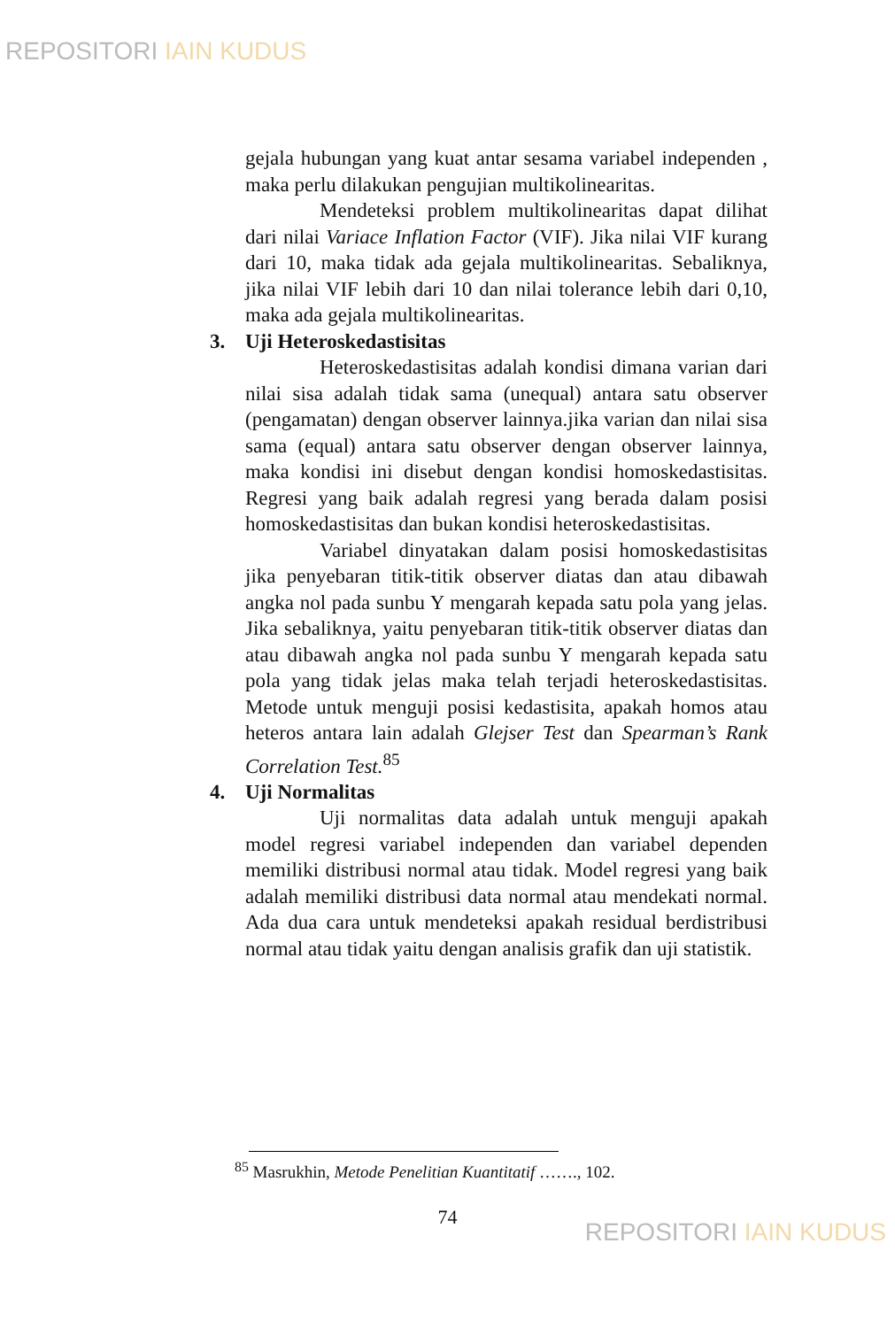REPOSITORI IAIN KUDUS
gejala hubungan yang kuat antar sesama variabel independen , maka perlu dilakukan pengujian multikolinearitas.
Mendeteksi problem multikolinearitas dapat dilihat dari nilai Variace Inflation Factor (VIF). Jika nilai VIF kurang dari 10, maka tidak ada gejala multikolinearitas. Sebaliknya, jika nilai VIF lebih dari 10 dan nilai tolerance lebih dari 0,10, maka ada gejala multikolinearitas.
3. Uji Heteroskedastisitas
Heteroskedastisitas adalah kondisi dimana varian dari nilai sisa adalah tidak sama (unequal) antara satu observer (pengamatan) dengan observer lainnya.jika varian dan nilai sisa sama (equal) antara satu observer dengan observer lainnya, maka kondisi ini disebut dengan kondisi homoskedastisitas. Regresi yang baik adalah regresi yang berada dalam posisi homoskedastisitas dan bukan kondisi heteroskedastisitas.
Variabel dinyatakan dalam posisi homoskedastisitas jika penyebaran titik-titik observer diatas dan atau dibawah angka nol pada sunbu Y mengarah kepada satu pola yang jelas. Jika sebaliknya, yaitu penyebaran titik-titik observer diatas dan atau dibawah angka nol pada sunbu Y mengarah kepada satu pola yang tidak jelas maka telah terjadi heteroskedastisitas. Metode untuk menguji posisi kedastisita, apakah homos atau heteros antara lain adalah Glejser Test dan Spearman’s Rank Correlation Test.<sup>85</sup>
4. Uji Normalitas
Uji normalitas data adalah untuk menguji apakah model regresi variabel independen dan variabel dependen memiliki distribusi normal atau tidak. Model regresi yang baik adalah memiliki distribusi data normal atau mendekati normal. Ada dua cara untuk mendeteksi apakah residual berdistribusi normal atau tidak yaitu dengan analisis grafik dan uji statistik.
<sup>85</sup> Masrukhin, Metode Penelitian Kuantitatif ……., 102.
74
REPOSITORI IAIN KUDUS